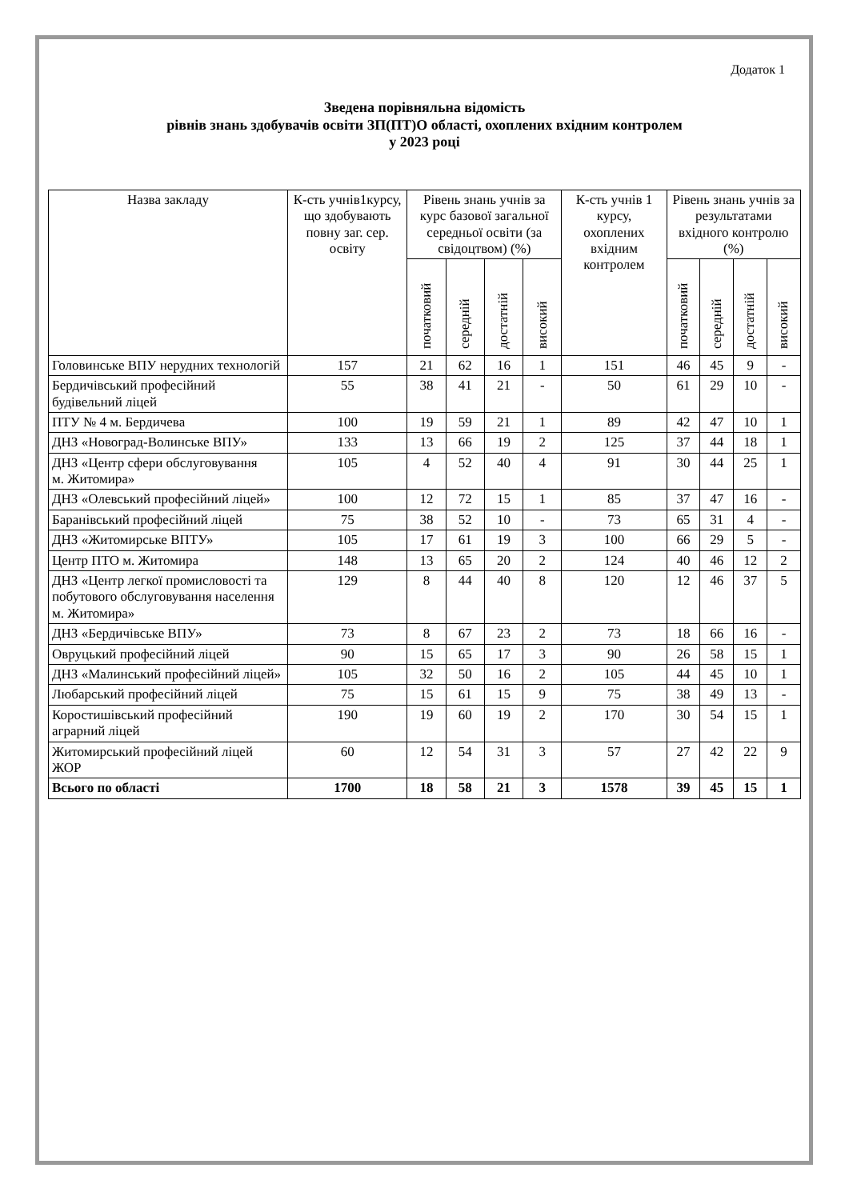Додаток 1
Зведена порівняльна відомість
рівнів знань здобувачів освіти ЗП(ПТ)О області, охоплених вхідним контролем
у 2023 році
| Назва закладу | К-сть учнів1курсу, що здобувають повну заг. сер. освіту | Рівень знань учнів за курс базової загальної середньої освіти (за свідоцтвом) (%) | | | | К-сть учнів 1 курсу, охоплених вхідним контролем | Рівень знань учнів за результатами вхідного контролю (%) | | | |
| --- | --- | --- | --- | --- | --- | --- | --- | --- | --- | --- |
| | | початковий | середній | достатній | високий | | початковий | середній | достатній | високий |
| Головинське ВПУ нерудних технологій | 157 | 21 | 62 | 16 | 1 | 151 | 46 | 45 | 9 | - |
| Бердичівський професійний будівельний ліцей | 55 | 38 | 41 | 21 | - | 50 | 61 | 29 | 10 | - |
| ПТУ № 4 м. Бердичева | 100 | 19 | 59 | 21 | 1 | 89 | 42 | 47 | 10 | 1 |
| ДНЗ «Новоград-Волинське ВПУ» | 133 | 13 | 66 | 19 | 2 | 125 | 37 | 44 | 18 | 1 |
| ДНЗ «Центр сфери обслуговування м. Житомира» | 105 | 4 | 52 | 40 | 4 | 91 | 30 | 44 | 25 | 1 |
| ДНЗ «Олевський професійний ліцей» | 100 | 12 | 72 | 15 | 1 | 85 | 37 | 47 | 16 | - |
| Баранівський професійний ліцей | 75 | 38 | 52 | 10 | - | 73 | 65 | 31 | 4 | - |
| ДНЗ «Житомирське ВПТУ» | 105 | 17 | 61 | 19 | 3 | 100 | 66 | 29 | 5 | - |
| Центр ПТО м. Житомира | 148 | 13 | 65 | 20 | 2 | 124 | 40 | 46 | 12 | 2 |
| ДНЗ «Центр легкої промисловості та побутового обслуговування населення м. Житомира» | 129 | 8 | 44 | 40 | 8 | 120 | 12 | 46 | 37 | 5 |
| ДНЗ «Бердичівське ВПУ» | 73 | 8 | 67 | 23 | 2 | 73 | 18 | 66 | 16 | - |
| Овруцький професійний ліцей | 90 | 15 | 65 | 17 | 3 | 90 | 26 | 58 | 15 | 1 |
| ДНЗ «Малинський професійний ліцей» | 105 | 32 | 50 | 16 | 2 | 105 | 44 | 45 | 10 | 1 |
| Любарський професійний ліцей | 75 | 15 | 61 | 15 | 9 | 75 | 38 | 49 | 13 | - |
| Коростишівський професійний аграрний ліцей | 190 | 19 | 60 | 19 | 2 | 170 | 30 | 54 | 15 | 1 |
| Житомирський професійний ліцей ЖОР | 60 | 12 | 54 | 31 | 3 | 57 | 27 | 42 | 22 | 9 |
| Всього по області | 1700 | 18 | 58 | 21 | 3 | 1578 | 39 | 45 | 15 | 1 |